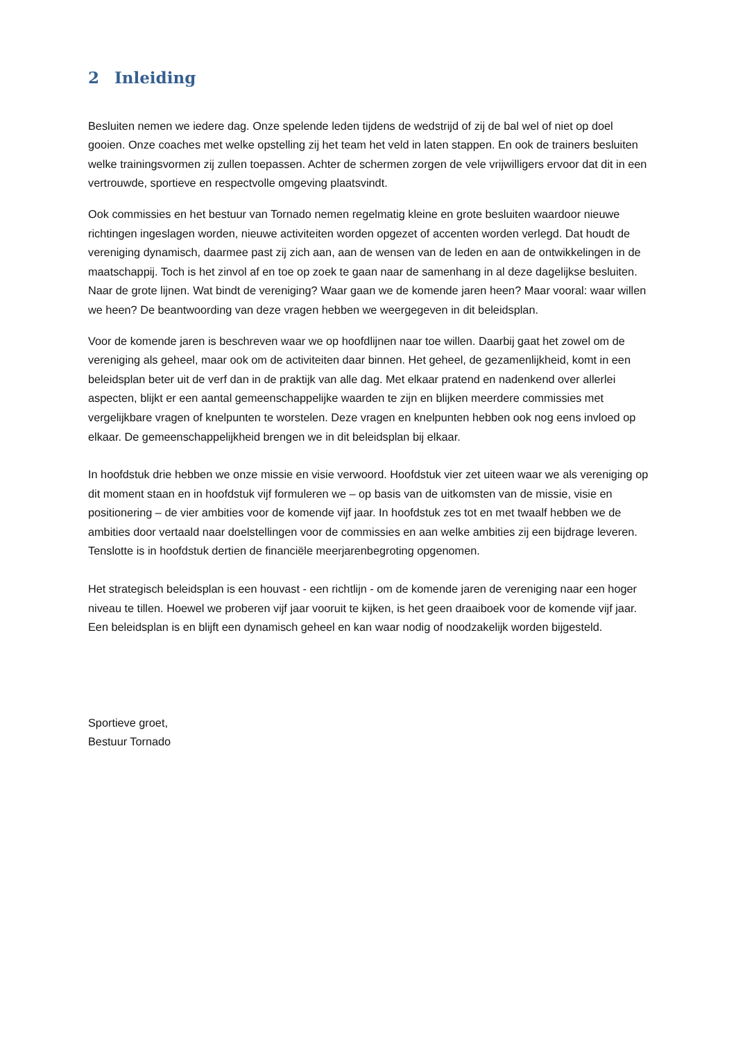2 Inleiding
Besluiten nemen we iedere dag. Onze spelende leden tijdens de wedstrijd of zij de bal wel of niet op doel gooien. Onze coaches met welke opstelling zij het team het veld in laten stappen. En ook de trainers besluiten welke trainingsvormen zij zullen toepassen. Achter de schermen zorgen de vele vrijwilligers ervoor dat dit in een vertrouwde, sportieve en respectvolle omgeving plaatsvindt.
Ook commissies en het bestuur van Tornado nemen regelmatig kleine en grote besluiten waardoor nieuwe richtingen ingeslagen worden, nieuwe activiteiten worden opgezet of accenten worden verlegd. Dat houdt de vereniging dynamisch, daarmee past zij zich aan, aan de wensen van de leden en aan de ontwikkelingen in de maatschappij. Toch is het zinvol af en toe op zoek te gaan naar de samenhang in al deze dagelijkse besluiten. Naar de grote lijnen. Wat bindt de vereniging? Waar gaan we de komende jaren heen? Maar vooral: waar willen we heen? De beantwoording van deze vragen hebben we weergegeven in dit beleidsplan.
Voor de komende jaren is beschreven waar we op hoofdlijnen naar toe willen. Daarbij gaat het zowel om de vereniging als geheel, maar ook om de activiteiten daar binnen. Het geheel, de gezamenlijkheid, komt in een beleidsplan beter uit de verf dan in de praktijk van alle dag. Met elkaar pratend en nadenkend over allerlei aspecten, blijkt er een aantal gemeenschappelijke waarden te zijn en blijken meerdere commissies met vergelijkbare vragen of knelpunten te worstelen. Deze vragen en knelpunten hebben ook nog eens invloed op elkaar. De gemeenschappelijkheid brengen we in dit beleidsplan bij elkaar.
In hoofdstuk drie hebben we onze missie en visie verwoord. Hoofdstuk vier zet uiteen waar we als vereniging op dit moment staan en in hoofdstuk vijf formuleren we – op basis van de uitkomsten van de missie, visie en positionering – de vier ambities voor de komende vijf jaar. In hoofdstuk zes tot en met twaalf hebben we de ambities door vertaald naar doelstellingen voor de commissies en aan welke ambities zij een bijdrage leveren. Tenslotte is in hoofdstuk dertien de financiële meerjarenbegroting opgenomen.
Het strategisch beleidsplan is een houvast - een richtlijn - om de komende jaren de vereniging naar een hoger niveau te tillen. Hoewel we proberen vijf jaar vooruit te kijken, is het geen draaiboek voor de komende vijf jaar. Een beleidsplan is en blijft een dynamisch geheel en kan waar nodig of noodzakelijk worden bijgesteld.
Sportieve groet,
Bestuur Tornado